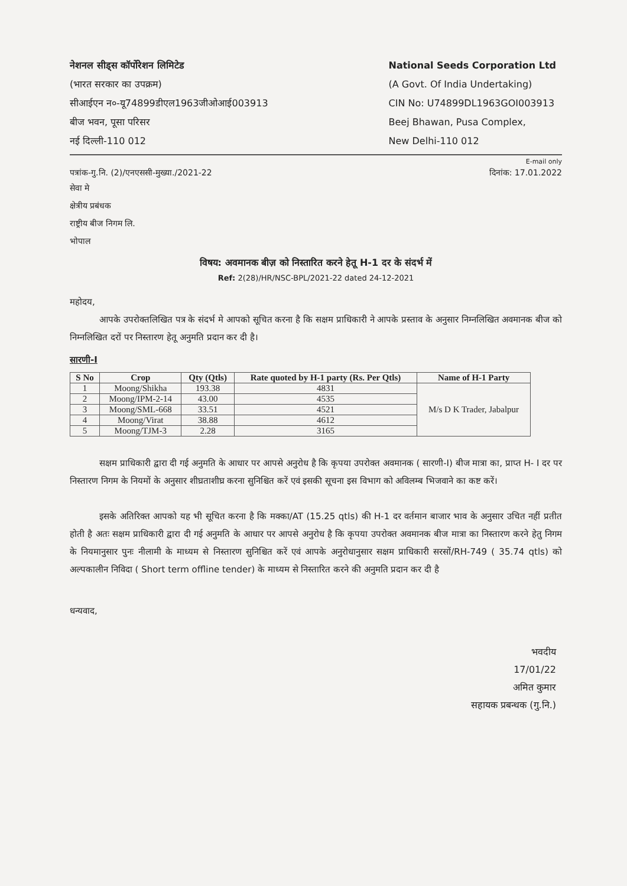नेशनल सीड्स कॉर्पोरेशन लिमिटेड
(भारत सरकार का उपक्रम)
सीआईएन न०-यू74899डीएल1963जीओआई003913
बीज भवन, पूसा परिसर
नई दिल्ली-110 012
National Seeds Corporation Ltd
(A Govt. Of India Undertaking)
CIN No: U74899DL1963GOI003913
Beej Bhawan, Pusa Complex,
New Delhi-110 012
E-mail only
पत्रांक-गु.नि. (2)/एनएससी-मुख्या./2021-22 दिनांक: 17.01.2022
सेवा मे
क्षेत्रीय प्रबंधक
राष्ट्रीय बीज निगम लि.
भोपाल
विषय: अवमानक बीज़ को निस्तारित करने हेतू H-1 दर के संदर्भ में
Ref: 2(28)/HR/NSC-BPL/2021-22 dated 24-12-2021
महोदय,
आपके उपरोक्तलिखित पत्र के संदर्भ मे आपको सूचित करना है कि सक्षम प्राधिकारी ने आपके प्रस्ताव के अनुसार निम्नलिखित अवमानक बीज को निम्नलिखित दरों पर निस्तारण हेतू अनुमति प्रदान कर दी है।
सारणी-I
| S No | Crop | Qty (Qtls) | Rate quoted by H-1 party (Rs. Per Qtls) | Name of H-1 Party |
| --- | --- | --- | --- | --- |
| 1 | Moong/Shikha | 193.38 | 4831 | M/s D K Trader, Jabalpur |
| 2 | Moong/IPM-2-14 | 43.00 | 4535 | |
| 3 | Moong/SML-668 | 33.51 | 4521 | |
| 4 | Moong/Virat | 38.88 | 4612 | |
| 5 | Moong/TJM-3 | 2.28 | 3165 | |
सक्षम प्राधिकारी द्वारा दी गई अनुमति के आधार पर आपसे अनुरोध है कि कृपया उपरोक्त अवमानक ( सारणी-I) बीज मात्रा का, प्राप्त H- I दर पर निस्तारण निगम के नियमों के अनुसार शीघ्रताशीघ्र करना सुनिश्चित करें एवं इसकी सूचना इस विभाग को अविलम्ब भिजवाने का कष्ट करें।
इसके अतिरिक्त आपको यह भी सूचित करना है कि मक्का/AT (15.25 qtls) की H-1 दर वर्तमान बाजार भाव के अनुसार उचित नहीं प्रतीत होती है अतः सक्षम प्राधिकारी द्वारा दी गई अनुमति के आधार पर आपसे अनुरोध है कि कृपया उपरोक्त अवमानक बीज मात्रा का निस्तारण करने हेतु निगम के नियमानुसार पुनः नीलामी के माध्यम से निस्तारण सुनिश्चित करें एवं आपके अनुरोधानुसार सक्षम प्राधिकारी सरसों/RH-749 ( 35.74 qtls) को अल्पकालीन निविदा ( Short term offline tender) के माध्यम से निस्तारित करने की अनुमति प्रदान कर दी है
धन्यवाद,
भवदीय
17/01/22
अमित कुमार
सहायक प्रबन्धक (गु.नि.)